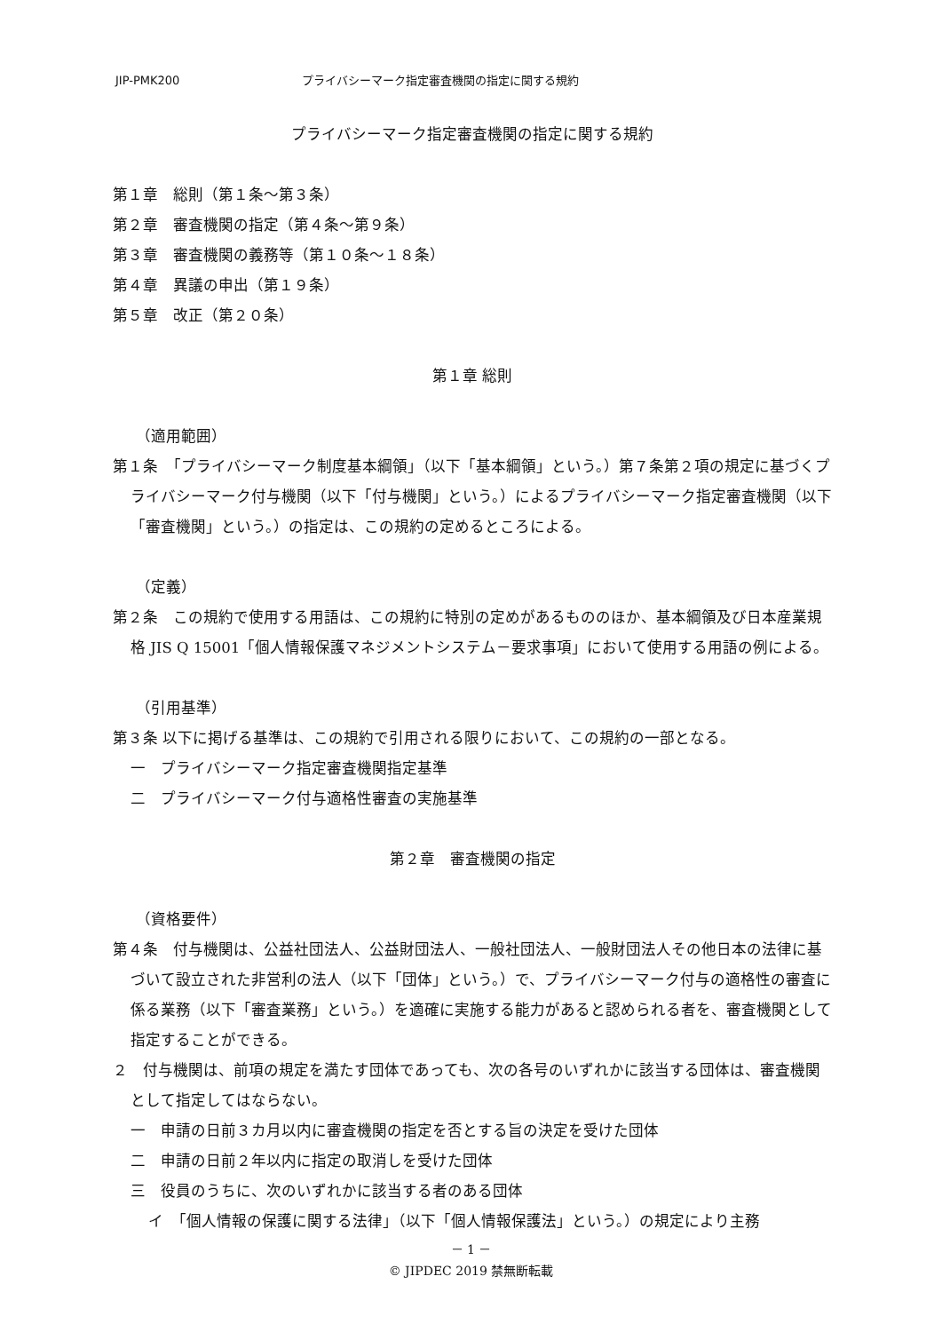JIP-PMK200 プライバシーマーク指定審査機関の指定に関する規約
プライバシーマーク指定審査機関の指定に関する規約
第１章　総則（第１条〜第３条）
第２章　審査機関の指定（第４条〜第９条）
第３章　審査機関の義務等（第１０条〜１８条）
第４章　異議の申出（第１９条）
第５章　改正（第２０条）
第１章 総則
（適用範囲）
第１条　「プライバシーマーク制度基本綱領」（以下「基本綱領」という。）第７条第２項の規定に基づくプライバシーマーク付与機関（以下「付与機関」という。）によるプライバシーマーク指定審査機関（以下「審査機関」という。）の指定は、この規約の定めるところによる。
（定義）
第２条　この規約で使用する用語は、この規約に特別の定めがあるもののほか、基本綱領及び日本産業規格 JIS Q 15001「個人情報保護マネジメントシステム－要求事項」において使用する用語の例による。
（引用基準）
第３条 以下に掲げる基準は、この規約で引用される限りにおいて、この規約の一部となる。
一　プライバシーマーク指定審査機関指定基準
二　プライバシーマーク付与適格性審査の実施基準
第２章　審査機関の指定
（資格要件）
第４条　付与機関は、公益社団法人、公益財団法人、一般社団法人、一般財団法人その他日本の法律に基づいて設立された非営利の法人（以下「団体」という。）で、プライバシーマーク付与の適格性の審査に係る業務（以下「審査業務」という。）を適確に実施する能力があると認められる者を、審査機関として指定することができる。
２　付与機関は、前項の規定を満たす団体であっても、次の各号のいずれかに該当する団体は、審査機関として指定してはならない。
一　申請の日前３カ月以内に審査機関の指定を否とする旨の決定を受けた団体
二　申請の日前２年以内に指定の取消しを受けた団体
三　役員のうちに、次のいずれかに該当する者のある団体
イ　「個人情報の保護に関する法律」（以下「個人情報保護法」という。）の規定により主務
－ 1 －
© JIPDEC 2019 禁無断転載